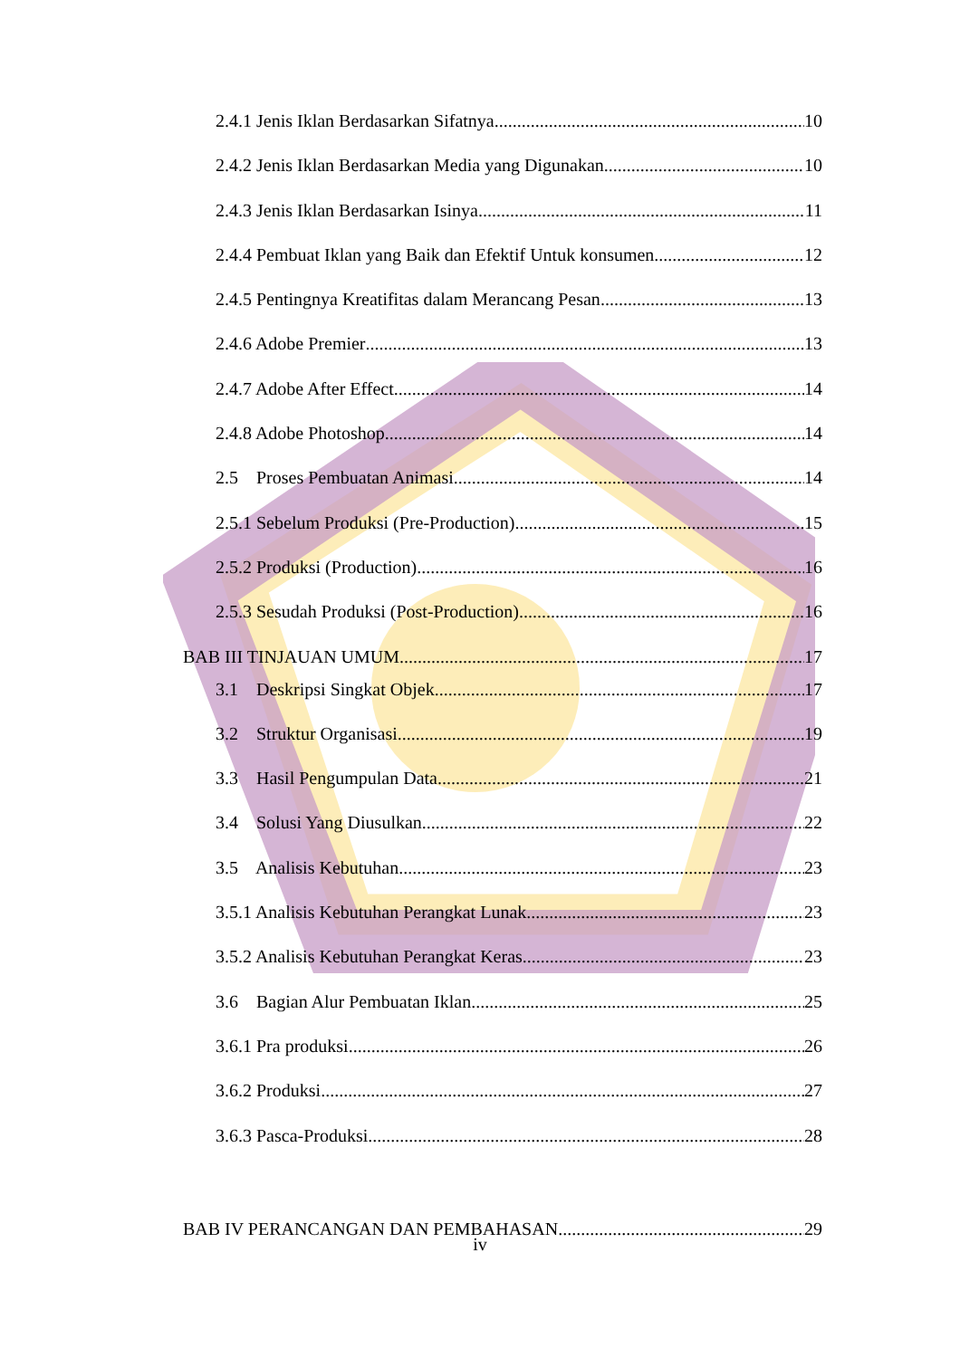2.4.1 Jenis Iklan Berdasarkan Sifatnya 10
2.4.2 Jenis Iklan Berdasarkan Media yang Digunakan 10
2.4.3 Jenis Iklan Berdasarkan Isinya 11
2.4.4 Pembuat Iklan yang Baik dan Efektif Untuk konsumen 12
2.4.5 Pentingnya Kreatifitas dalam Merancang Pesan 13
2.4.6 Adobe Premier 13
2.4.7 Adobe After Effect 14
2.4.8 Adobe Photoshop 14
2.5 Proses Pembuatan Animasi 14
2.5.1 Sebelum Produksi (Pre-Production) 15
2.5.2 Produksi (Production) 16
2.5.3 Sesudah Produksi (Post-Production) 16
BAB III TINJAUAN UMUM 17
3.1 Deskripsi Singkat Objek 17
3.2 Struktur Organisasi 19
3.3 Hasil Pengumpulan Data 21
3.4 Solusi Yang Diusulkan 22
3.5 Analisis Kebutuhan 23
3.5.1 Analisis Kebutuhan Perangkat Lunak 23
3.5.2 Analisis Kebutuhan Perangkat Keras 23
3.6 Bagian Alur Pembuatan Iklan 25
3.6.1 Pra produksi 26
3.6.2 Produksi 27
3.6.3 Pasca-Produksi 28
BAB IV PERANCANGAN DAN PEMBAHASAN 29
iv